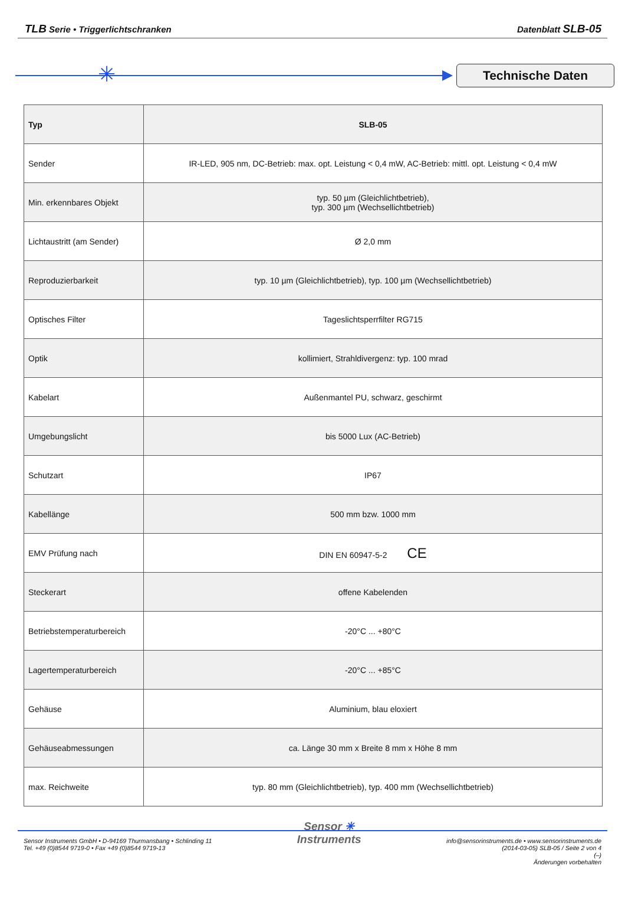TLB Serie • Triggerlichtschranken Datenblatt SLB-05
✳
Technische Daten
| Typ | SLB-05 |
| --- | --- |
| Sender | IR-LED, 905 nm, DC-Betrieb: max. opt. Leistung < 0,4 mW, AC-Betrieb: mittl. opt. Leistung < 0,4 mW |
| Min. erkennbares Objekt | typ. 50 µm (Gleichlichtbetrieb), typ. 300 µm (Wechsellichtbetrieb) |
| Lichtaustritt (am Sender) | Ø 2,0 mm |
| Reproduzierbarkeit | typ. 10 µm (Gleichlichtbetrieb), typ. 100 µm (Wechsellichtbetrieb) |
| Optisches Filter | Tageslichtsperrfilter RG715 |
| Optik | kollimiert, Strahldivergenz: typ. 100 mrad |
| Kabelart | Außenmantel PU, schwarz, geschirmt |
| Umgebungslicht | bis 5000 Lux (AC-Betrieb) |
| Schutzart | IP67 |
| Kabellänge | 500 mm bzw. 1000 mm |
| EMV Prüfung nach | DIN EN 60947-5-2 CE |
| Steckerart | offene Kabelenden |
| Betriebstemperaturbereich | -20°C ... +80°C |
| Lagertemperaturbereich | -20°C ... +85°C |
| Gehäuse | Aluminium, blau eloxiert |
| Gehäuseabmessungen | ca. Länge 30 mm x Breite 8 mm x Höhe 8 mm |
| max. Reichweite | typ. 80 mm (Gleichlichtbetrieb), typ. 400 mm (Wechsellichtbetrieb) |
Sensor Instruments GmbH • D-94169 Thurmansbang • Schlinding 11
Tel. +49 (0)8544 9719-0 • Fax +49 (0)8544 9719-13
Sensor ✳
Instruments
info@sensorinstruments.de • www.sensorinstruments.de
(2014-03-05) SLB-05 / Seite 2 von 4
(–)
Änderungen vorbehalten